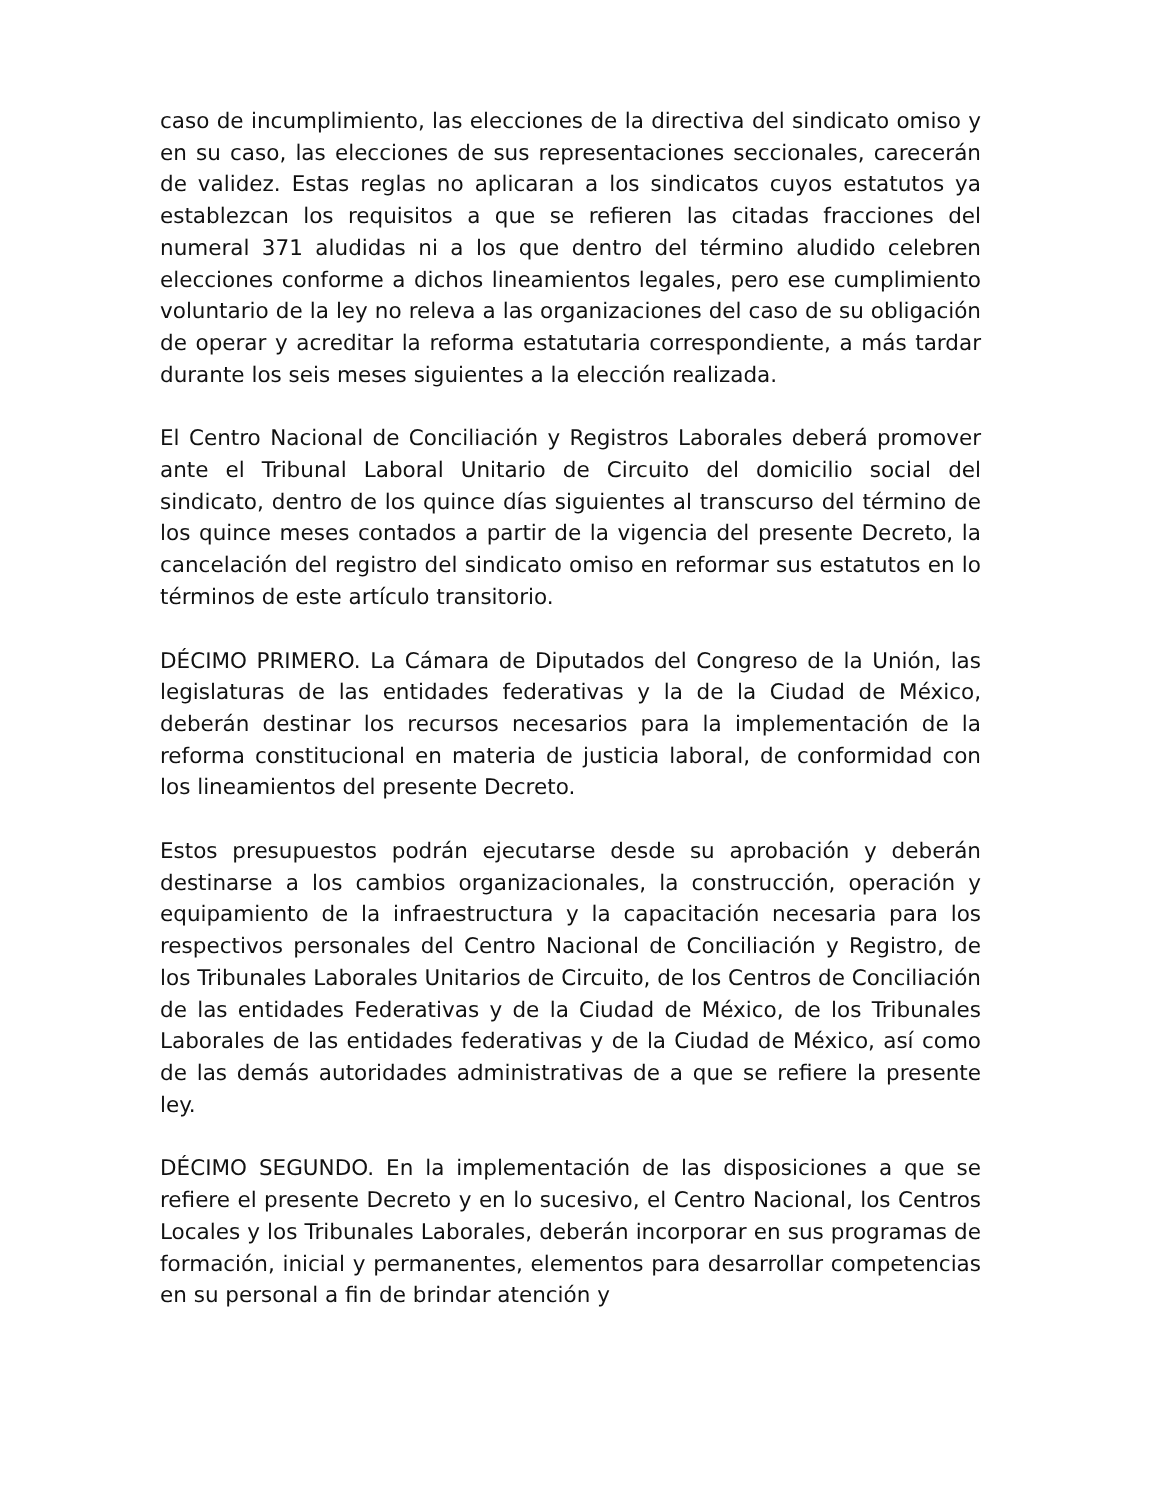caso de incumplimiento, las elecciones de la directiva del sindicato omiso y en su caso, las elecciones de sus representaciones seccionales, carecerán de validez. Estas reglas no aplicaran a los sindicatos cuyos estatutos ya establezcan los requisitos a que se refieren las citadas fracciones del numeral 371 aludidas ni a los que dentro del término aludido celebren elecciones conforme a dichos lineamientos legales, pero ese cumplimiento voluntario de la ley no releva a las organizaciones del caso de su obligación de operar y acreditar la reforma estatutaria correspondiente, a más tardar durante los seis meses siguientes a la elección realizada.
El Centro Nacional de Conciliación y Registros Laborales deberá promover ante el Tribunal Laboral Unitario de Circuito del domicilio social del sindicato, dentro de los quince días siguientes al transcurso del término de los quince meses contados a partir de la vigencia del presente Decreto, la cancelación del registro del sindicato omiso en reformar sus estatutos en lo términos de este artículo transitorio.
DÉCIMO PRIMERO. La Cámara de Diputados del Congreso de la Unión, las legislaturas de las entidades federativas y la de la Ciudad de México, deberán destinar los recursos necesarios para la implementación de la reforma constitucional en materia de justicia laboral, de conformidad con los lineamientos del presente Decreto.
Estos presupuestos podrán ejecutarse desde su aprobación y deberán destinarse a los cambios organizacionales, la construcción, operación y equipamiento de la infraestructura y la capacitación necesaria para los respectivos personales del Centro Nacional de Conciliación y Registro, de los Tribunales Laborales Unitarios de Circuito, de los Centros de Conciliación de las entidades Federativas y de la Ciudad de México, de los Tribunales Laborales de las entidades federativas y de la Ciudad de México, así como de las demás autoridades administrativas de a que se refiere la presente ley.
DÉCIMO SEGUNDO. En la implementación de las disposiciones a que se refiere el presente Decreto y en lo sucesivo, el Centro Nacional, los Centros Locales y los Tribunales Laborales, deberán incorporar en sus programas de formación, inicial y permanentes, elementos para desarrollar competencias en su personal a fin de brindar atención y